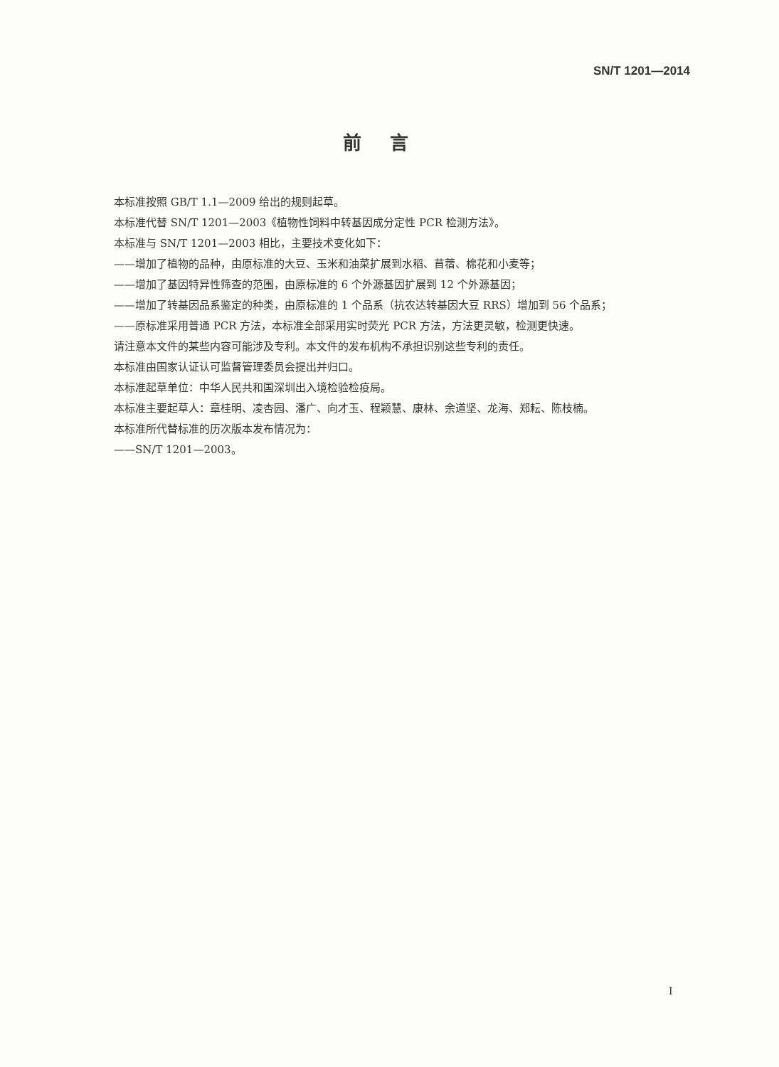SN/T 1201—2014
前言
本标准按照 GB/T 1.1—2009 给出的规则起草。
本标准代替 SN/T 1201—2003《植物性饲料中转基因成分定性 PCR 检测方法》。
本标准与 SN/T 1201—2003 相比，主要技术变化如下：
——增加了植物的品种，由原标准的大豆、玉米和油菜扩展到水稻、苜蓿、棉花和小麦等；
——增加了基因特异性筛查的范围，由原标准的 6 个外源基因扩展到 12 个外源基因；
——增加了转基因品系鉴定的种类，由原标准的 1 个品系（抗农达转基因大豆 RRS）增加到 56 个品系；
——原标准采用普通 PCR 方法，本标准全部采用实时荧光 PCR 方法，方法更灵敏，检测更快速。
请注意本文件的某些内容可能涉及专利。本文件的发布机构不承担识别这些专利的责任。
本标准由国家认证认可监督管理委员会提出并归口。
本标准起草单位：中华人民共和国深圳出入境检验检疫局。
本标准主要起草人：章桂明、凌杏园、潘广、向才玉、程颖慧、康林、余道坚、龙海、郑耘、陈枝楠。
本标准所代替标准的历次版本发布情况为：
——SN/T 1201—2003。
I